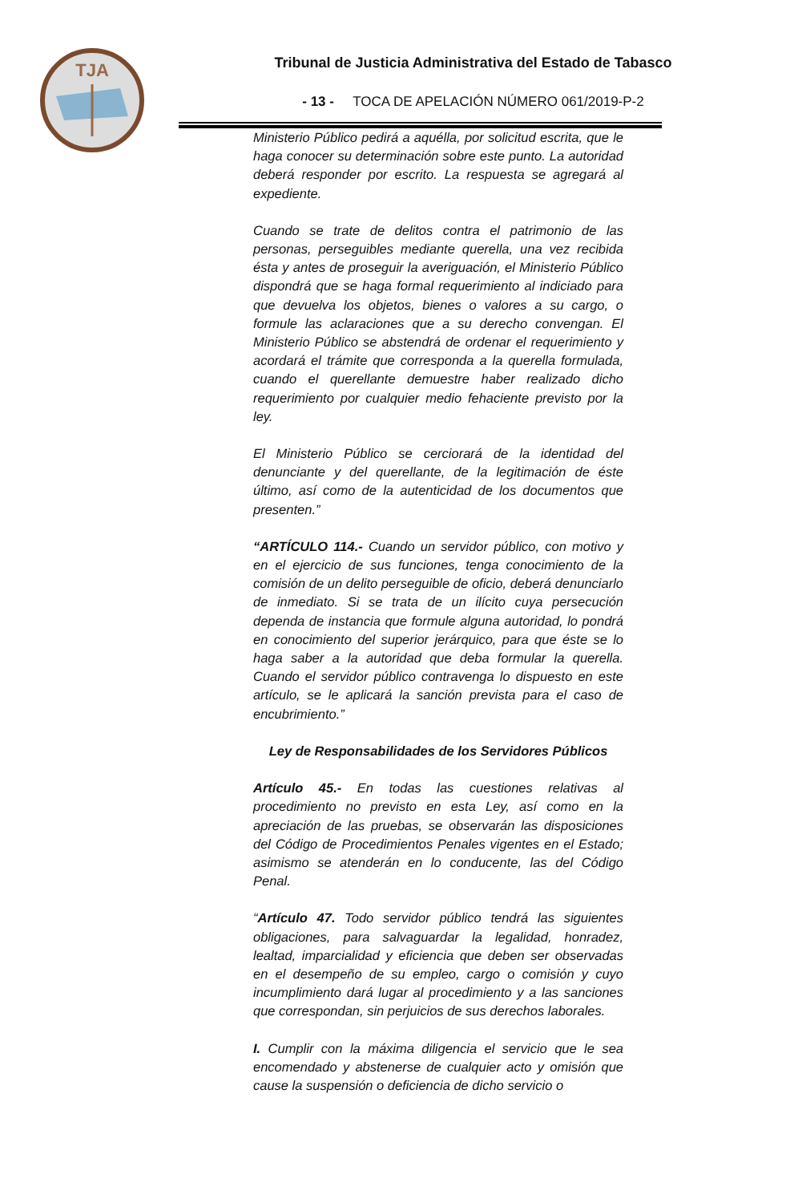TJA
Tribunal de Justicia Administrativa del Estado de Tabasco
- 13 - TOCA DE APELACIÓN NÚMERO 061/2019-P-2
Ministerio Público pedirá a aquélla, por solicitud escrita, que le haga conocer su determinación sobre este punto. La autoridad deberá responder por escrito. La respuesta se agregará al expediente.
Cuando se trate de delitos contra el patrimonio de las personas, perseguibles mediante querella, una vez recibida ésta y antes de proseguir la averiguación, el Ministerio Público dispondrá que se haga formal requerimiento al indiciado para que devuelva los objetos, bienes o valores a su cargo, o formule las aclaraciones que a su derecho convengan. El Ministerio Público se abstendrá de ordenar el requerimiento y acordará el trámite que corresponda a la querella formulada, cuando el querellante demuestre haber realizado dicho requerimiento por cualquier medio fehaciente previsto por la ley.
El Ministerio Público se cerciorará de la identidad del denunciante y del querellante, de la legitimación de éste último, así como de la autenticidad de los documentos que presenten.”
“ARTÍCULO 114.- Cuando un servidor público, con motivo y en el ejercicio de sus funciones, tenga conocimiento de la comisión de un delito perseguible de oficio, deberá denunciarlo de inmediato. Si se trata de un ilícito cuya persecución dependa de instancia que formule alguna autoridad, lo pondrá en conocimiento del superior jerárquico, para que éste se lo haga saber a la autoridad que deba formular la querella. Cuando el servidor público contravenga lo dispuesto en este artículo, se le aplicará la sanción prevista para el caso de encubrimiento.”
Ley de Responsabilidades de los Servidores Públicos
Artículo 45.- En todas las cuestiones relativas al procedimiento no previsto en esta Ley, así como en la apreciación de las pruebas, se observarán las disposiciones del Código de Procedimientos Penales vigentes en el Estado; asimismo se atenderán en lo conducente, las del Código Penal.
“Artículo 47. Todo servidor público tendrá las siguientes obligaciones, para salvaguardar la legalidad, honradez, lealtad, imparcialidad y eficiencia que deben ser observadas en el desempeño de su empleo, cargo o comisión y cuyo incumplimiento dará lugar al procedimiento y a las sanciones que correspondan, sin perjuicios de sus derechos laborales.
I. Cumplir con la máxima diligencia el servicio que le sea encomendado y abstenerse de cualquier acto y omisión que cause la suspensión o deficiencia de dicho servicio o